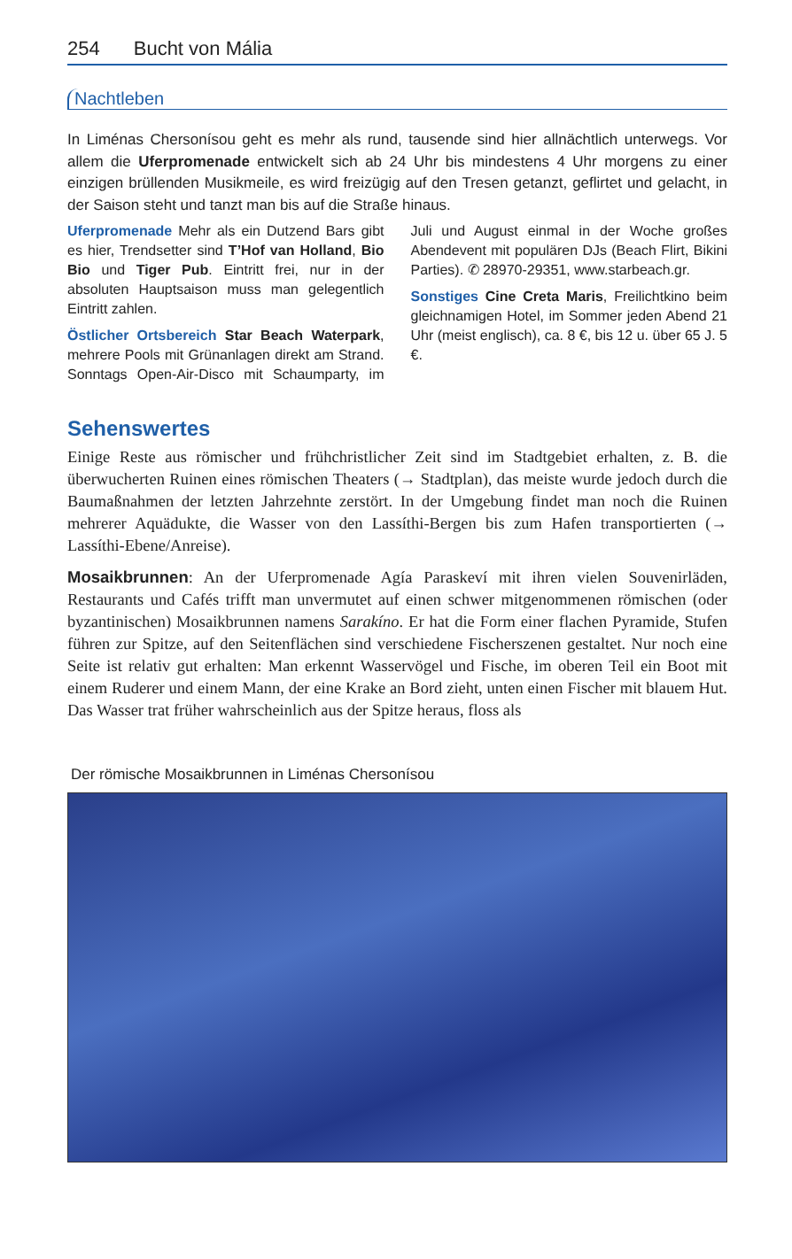254 Bucht von Mália
Nachtleben
In Liménas Chersonísou geht es mehr als rund, tausende sind hier allnächtlich unterwegs. Vor allem die Uferpromenade entwickelt sich ab 24 Uhr bis mindestens 4 Uhr morgens zu einer einzigen brüllenden Musikmeile, es wird freizügig auf den Tresen getanzt, geflirtet und gelacht, in der Saison steht und tanzt man bis auf die Straße hinaus.
Uferpromenade Mehr als ein Dutzend Bars gibt es hier, Trendsetter sind T’Hof van Holland, Bio Bio und Tiger Pub. Eintritt frei, nur in der absoluten Hauptsaison muss man gelegentlich Eintritt zahlen.
Östlicher Ortsbereich Star Beach Waterpark, mehrere Pools mit Grünanlagen direkt am Strand. Sonntags Open-Air-Disco mit Schaumparty, im Juli und August einmal in der Woche großes Abendevent mit populären DJs (Beach Flirt, Bikini Parties). ✆ 28970-29351, www.starbeach.gr.
Sonstiges Cine Creta Maris, Freilichtkino beim gleichnamigen Hotel, im Sommer jeden Abend 21 Uhr (meist englisch), ca. 8 €, bis 12 u. über 65 J. 5 €.
Sehenswertes
Einige Reste aus römischer und frühchristlicher Zeit sind im Stadtgebiet erhalten, z. B. die überwucherten Ruinen eines römischen Theaters (→ Stadtplan), das meiste wurde jedoch durch die Baumaßnahmen der letzten Jahrzehnte zerstört. In der Umgebung findet man noch die Ruinen mehrerer Aquädukte, die Wasser von den Lassíthi-Bergen bis zum Hafen transportierten (→ Lassíthi-Ebene/Anreise).
Mosaikbrunnen: An der Uferpromenade Agía Paraskeví mit ihren vielen Souvenirläden, Restaurants und Cafés trifft man unvermutet auf einen schwer mitgenommenen römischen (oder byzantinischen) Mosaikbrunnen namens Sarakíno. Er hat die Form einer flachen Pyramide, Stufen führen zur Spitze, auf den Seitenflächen sind verschiedene Fischerszenen gestaltet. Nur noch eine Seite ist relativ gut erhalten: Man erkennt Wasservögel und Fische, im oberen Teil ein Boot mit einem Ruderer und einem Mann, der eine Krake an Bord zieht, unten einen Fischer mit blauem Hut. Das Wasser trat früher wahrscheinlich aus der Spitze heraus, floss als
Der römische Mosaikbrunnen in Liménas Chersonísou